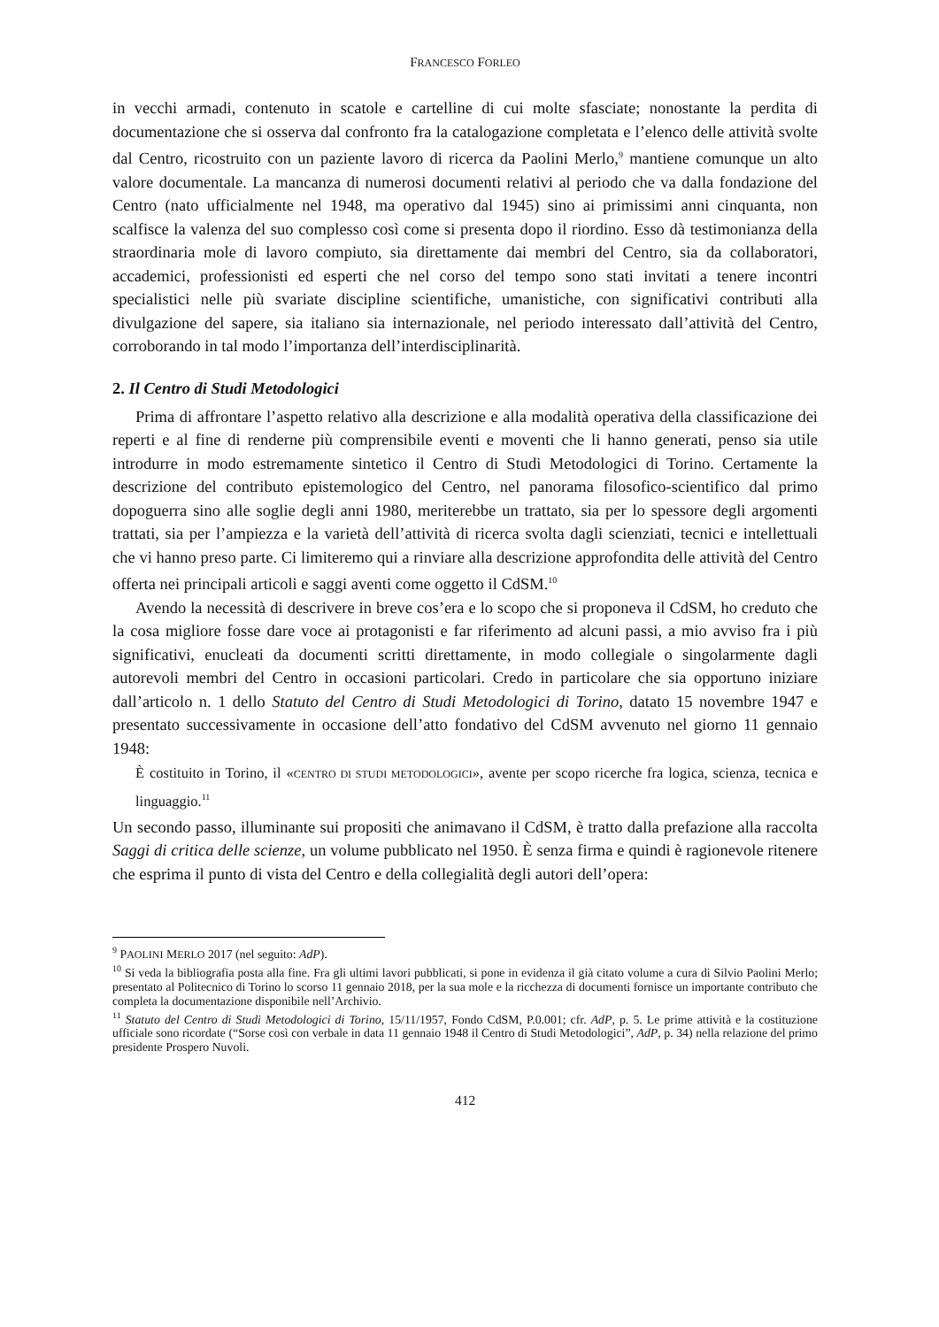FRANCESCO FORLEO
in vecchi armadi, contenuto in scatole e cartelline di cui molte sfasciate; nonostante la perdita di documentazione che si osserva dal confronto fra la catalogazione completata e l’elenco delle attività svolte dal Centro, ricostruito con un paziente lavoro di ricerca da Paolini Merlo,<sup>9</sup> mantiene comunque un alto valore documentale. La mancanza di numerosi documenti relativi al periodo che va dalla fondazione del Centro (nato ufficialmente nel 1948, ma operativo dal 1945) sino ai primissimi anni cinquanta, non scalfisce la valenza del suo complesso così come si presenta dopo il riordino. Esso dà testimonianza della straordinaria mole di lavoro compiuto, sia direttamente dai membri del Centro, sia da collaboratori, accademici, professionisti ed esperti che nel corso del tempo sono stati invitati a tenere incontri specialistici nelle più svariate discipline scientifiche, umanistiche, con significativi contributi alla divulgazione del sapere, sia italiano sia internazionale, nel periodo interessato dall’attività del Centro, corroborando in tal modo l’importanza dell’interdisciplinarità.
2. Il Centro di Studi Metodologici
Prima di affrontare l’aspetto relativo alla descrizione e alla modalità operativa della classificazione dei reperti e al fine di renderne più comprensibile eventi e moventi che li hanno generati, penso sia utile introdurre in modo estremamente sintetico il Centro di Studi Metodologici di Torino. Certamente la descrizione del contributo epistemologico del Centro, nel panorama filosofico-scientifico dal primo dopoguerra sino alle soglie degli anni 1980, meriterebbe un trattato, sia per lo spessore degli argomenti trattati, sia per l’ampiezza e la varietà dell’attività di ricerca svolta dagli scienziati, tecnici e intellettuali che vi hanno preso parte. Ci limiteremo qui a rinviare alla descrizione approfondita delle attività del Centro offerta nei principali articoli e saggi aventi come oggetto il CdSM.<sup>10</sup>
Avendo la necessità di descrivere in breve cos’era e lo scopo che si proponeva il CdSM, ho creduto che la cosa migliore fosse dare voce ai protagonisti e far riferimento ad alcuni passi, a mio avviso fra i più significativi, enucleati da documenti scritti direttamente, in modo collegiale o singolarmente dagli autorevoli membri del Centro in occasioni particolari. Credo in particolare che sia opportuno iniziare dall’articolo n. 1 dello Statuto del Centro di Studi Metodologici di Torino, datato 15 novembre 1947 e presentato successivamente in occasione dell’atto fondativo del CdSM avvenuto nel giorno 11 gennaio 1948:
È costituito in Torino, il «CENTRO DI STUDI METODOLOGICI», avente per scopo ricerche fra logica, scienza, tecnica e linguaggio.<sup>11</sup>
Un secondo passo, illuminante sui propositi che animavano il CdSM, è tratto dalla prefazione alla raccolta Saggi di critica delle scienze, un volume pubblicato nel 1950. È senza firma e quindi è ragionevole ritenere che esprima il punto di vista del Centro e della collegialità degli autori dell’opera:
<sup>9</sup> PAOLINI MERLO 2017 (nel seguito: AdP).
<sup>10</sup> Si veda la bibliografia posta alla fine. Fra gli ultimi lavori pubblicati, si pone in evidenza il già citato volume a cura di Silvio Paolini Merlo; presentato al Politecnico di Torino lo scorso 11 gennaio 2018, per la sua mole e la ricchezza di documenti fornisce un importante contributo che completa la documentazione disponibile nell’Archivio.
<sup>11</sup> Statuto del Centro di Studi Metodologici di Torino, 15/11/1957, Fondo CdSM, P.0.001; cfr. AdP, p. 5. Le prime attività e la costituzione ufficiale sono ricordate (“Sorse così con verbale in data 11 gennaio 1948 il Centro di Studi Metodologici”, AdP, p. 34) nella relazione del primo presidente Prospero Nuvoli.
412